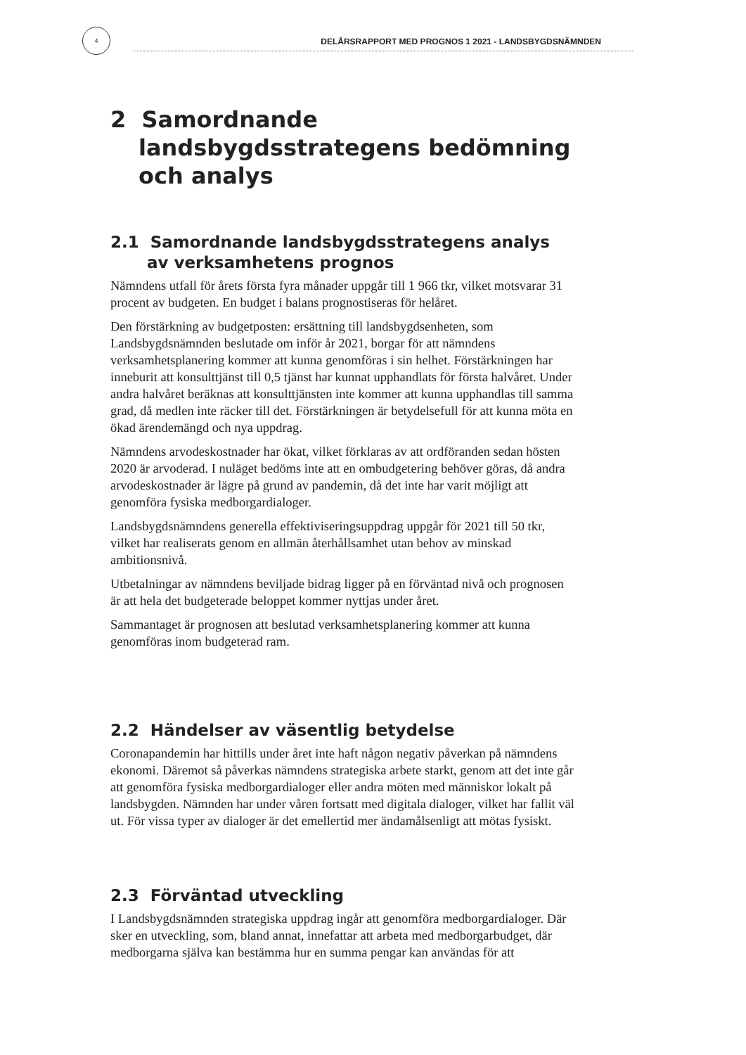4
DELÅRSRAPPORT MED PROGNOS 1 2021 - LANDSBYGDSNÄMNDEN
2 Samordnande landsbygdsstrategens bedömning och analys
2.1 Samordnande landsbygdsstrategens analys av verksamhetens prognos
Nämndens utfall för årets första fyra månader uppgår till 1 966 tkr, vilket motsvarar 31 procent av budgeten. En budget i balans prognostiseras för helåret.
Den förstärkning av budgetposten: ersättning till landsbygdsenheten, som Landsbygdsnämnden beslutade om inför år 2021, borgar för att nämndens verksamhetsplanering kommer att kunna genomföras i sin helhet. Förstärkningen har inneburit att konsulttjänst till 0,5 tjänst har kunnat upphandlats för första halvåret. Under andra halvåret beräknas att konsulttjänsten inte kommer att kunna upphandlas till samma grad, då medlen inte räcker till det. Förstärkningen är betydelsefull för att kunna möta en ökad ärendemängd och nya uppdrag.
Nämndens arvodeskostnader har ökat, vilket förklaras av att ordföranden sedan hösten 2020 är arvoderad. I nuläget bedöms inte att en ombudgetering behöver göras, då andra arvodeskostnader är lägre på grund av pandemin, då det inte har varit möjligt att genomföra fysiska medborgardialoger.
Landsbygdsnämndens generella effektiviseringsuppdrag uppgår för 2021 till 50 tkr, vilket har realiserats genom en allmän återhållsamhet utan behov av minskad ambitionsnivå.
Utbetalningar av nämndens beviljade bidrag ligger på en förväntad nivå och prognosen är att hela det budgeterade beloppet kommer nyttjas under året.
Sammantaget är prognosen att beslutad verksamhetsplanering kommer att kunna genomföras inom budgeterad ram.
2.2 Händelser av väsentlig betydelse
Coronapandemin har hittills under året inte haft någon negativ påverkan på nämndens ekonomi. Däremot så påverkas nämndens strategiska arbete starkt, genom att det inte går att genomföra fysiska medborgardialoger eller andra möten med människor lokalt på landsbygden. Nämnden har under våren fortsatt med digitala dialoger, vilket har fallit väl ut. För vissa typer av dialoger är det emellertid mer ändamålsenligt att mötas fysiskt.
2.3 Förväntad utveckling
I Landsbygdsnämnden strategiska uppdrag ingår att genomföra medborgardialoger. Där sker en utveckling, som, bland annat, innefattar att arbeta med medborgarbudget, där medborgarna själva kan bestämma hur en summa pengar kan användas för att